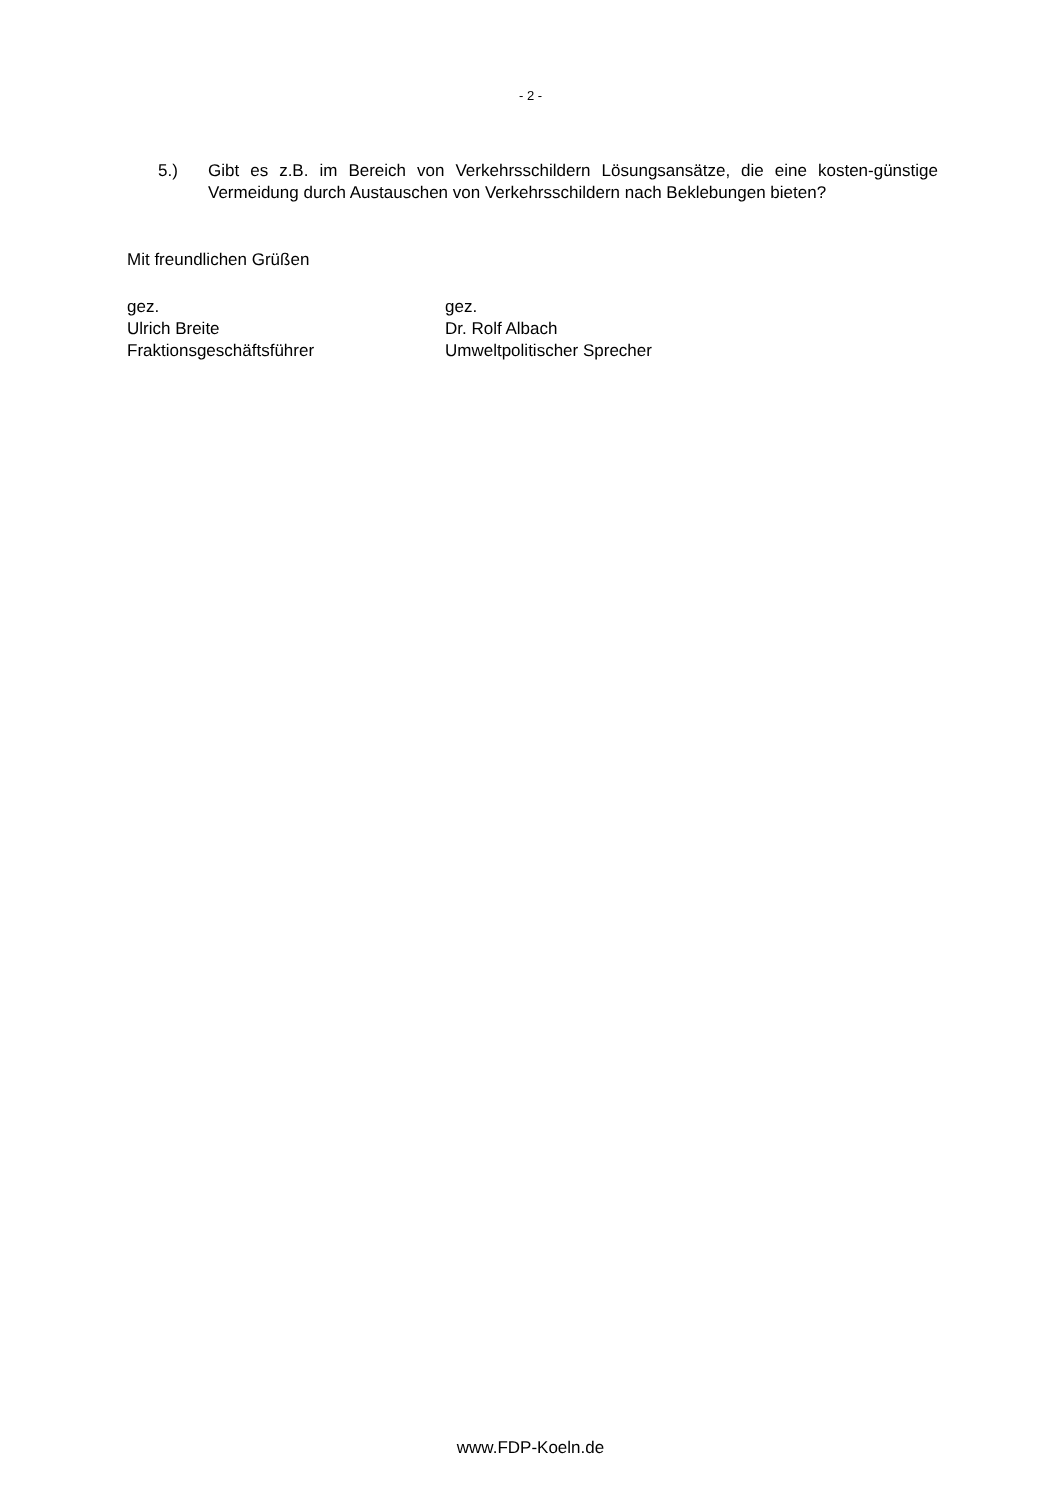- 2 -
5.) Gibt es z.B. im Bereich von Verkehrsschildern Lösungsansätze, die eine kosten-günstige Vermeidung durch Austauschen von Verkehrsschildern nach Beklebungen bieten?
Mit freundlichen Grüßen
gez.
Ulrich Breite
Fraktionsgeschäftsführer
gez.
Dr. Rolf Albach
Umweltpolitischer Sprecher
www.FDP-Koeln.de